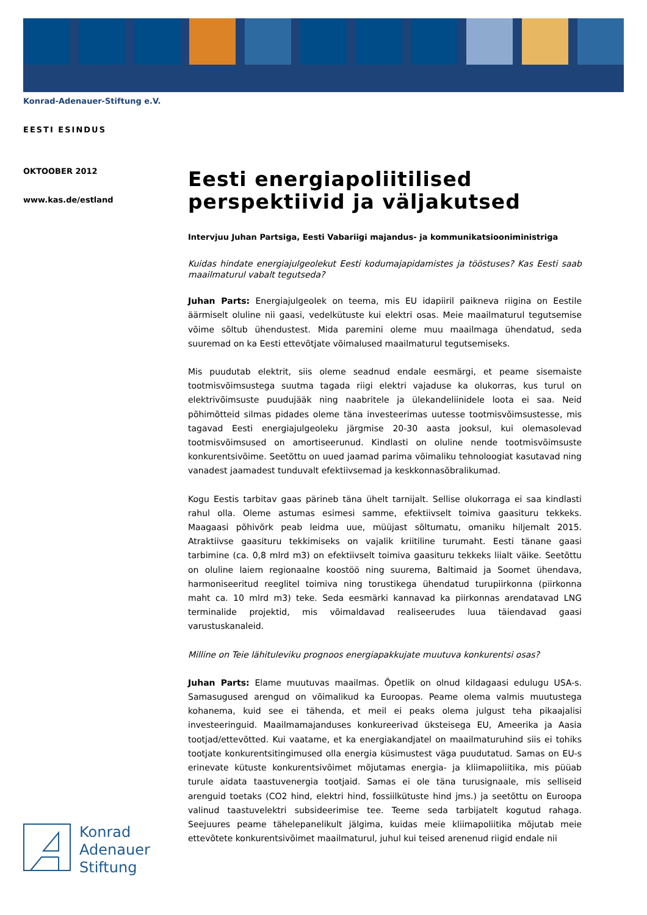Konrad-Adenauer-Stiftung e.V.
EESTI ESINDUS
OKTOOBER 2012
www.kas.de/estland
Eesti energiapoliitilised perspektiivid ja väljakutsed
Intervjuu Juhan Partsiga, Eesti Vabariigi majandus- ja kommunikatsiooniministriga
Kuidas hindate energiajulgeolekut Eesti kodumajapidamistes ja tööstuses? Kas Eesti saab maailmaturul vabalt tegutseda?
Juhan Parts: Energiajulgeolek on teema, mis EU idapiiril paikneva riigina on Eestile äärmiselt oluline nii gaasi, vedelkütuste kui elektri osas. Meie maailmaturul tegutsemise võime sõltub ühendustest. Mida paremini oleme muu maailmaga ühendatud, seda suuremad on ka Eesti ettevõtjate võimalused maailmaturul tegutsemiseks.
Mis puudutab elektrit, siis oleme seadnud endale eesmärgi, et peame sisemaiste tootmisvõimsustega suutma tagada riigi elektri vajaduse ka olukorras, kus turul on elektrivõimsuste puudujääk ning naabritele ja ülekandeliinidele loota ei saa. Neid põhimõtteid silmas pidades oleme täna investeerimas uutesse tootmisvõimsustesse, mis tagavad Eesti energiajulgeoleku järgmise 20-30 aasta jooksul, kui olemasolevad tootmisvõimsused on amortiseerunud. Kindlasti on oluline nende tootmisvõimsuste konkurentsivõime. Seetõttu on uued jaamad parima võimaliku tehnoloogiat kasutavad ning vanadest jaamadest tunduvalt efektiivsemad ja keskkonnasõbralikumad.
Kogu Eestis tarbitav gaas pärineb täna ühelt tarnijalt. Sellise olukorraga ei saa kindlasti rahul olla. Oleme astumas esimesi samme, efektiivselt toimiva gaasituru tekkeks. Maagaasi põhivõrk peab leidma uue, müüjast sõltumatu, omaniku hiljemalt 2015. Atraktiivse gaasituru tekkimiseks on vajalik kriitiline turumaht. Eesti tänane gaasi tarbimine (ca. 0,8 mlrd m3) on efektiivselt toimiva gaasituru tekkeks liialt väike. Seetõttu on oluline laiem regionaalne koostöö ning suurema, Baltimaid ja Soomet ühendava, harmoniseeritud reeglitel toimiva ning torustikega ühendatud turupiirkonna (piirkonna maht ca. 10 mlrd m3) teke. Seda eesmärki kannavad ka piirkonnas arendatavad LNG terminalide projektid, mis võimaldavad realiseerudes luua täiendavad gaasi varustuskanaleid.
Milline on Teie lähituleviku prognoos energiapakkujate muutuva konkurentsi osas?
Juhan Parts: Elame muutuvas maailmas. Õpetlik on olnud kildagaasi edulugu USA-s. Samasugused arengud on võimalikud ka Euroopas. Peame olema valmis muutustega kohanema, kuid see ei tähenda, et meil ei peaks olema julgust teha pikaajalisi investeeringuid. Maailmamajanduses konkureerivad üksteisega EU, Ameerika ja Aasia tootjad/ettevõtted. Kui vaatame, et ka energiakandjatel on maailmaturuhind siis ei tohiks tootjate konkurentsitingimused olla energia küsimustest väga puudutatud. Samas on EU-s erinevate kütuste konkurentsivõimet mõjutamas energia- ja kliimapoliitika, mis püüab turule aidata taastuvenergia tootjaid. Samas ei ole täna turusignaale, mis selliseid arenguid toetaks (CO2 hind, elektri hind, fossiilkütuste hind jms.) ja seetõttu on Euroopa valinud taastuvelektri subsideerimise tee. Teeme seda tarbijatelt kogutud rahaga. Seejuures peame tähelepanelikult jälgima, kuidas meie kliimapoliitika mõjutab meie ettevõtete konkurentsivõimet maailmaturul, juhul kui teised arenenud riigid endale nii
Konrad
Adenauer
Stiftung